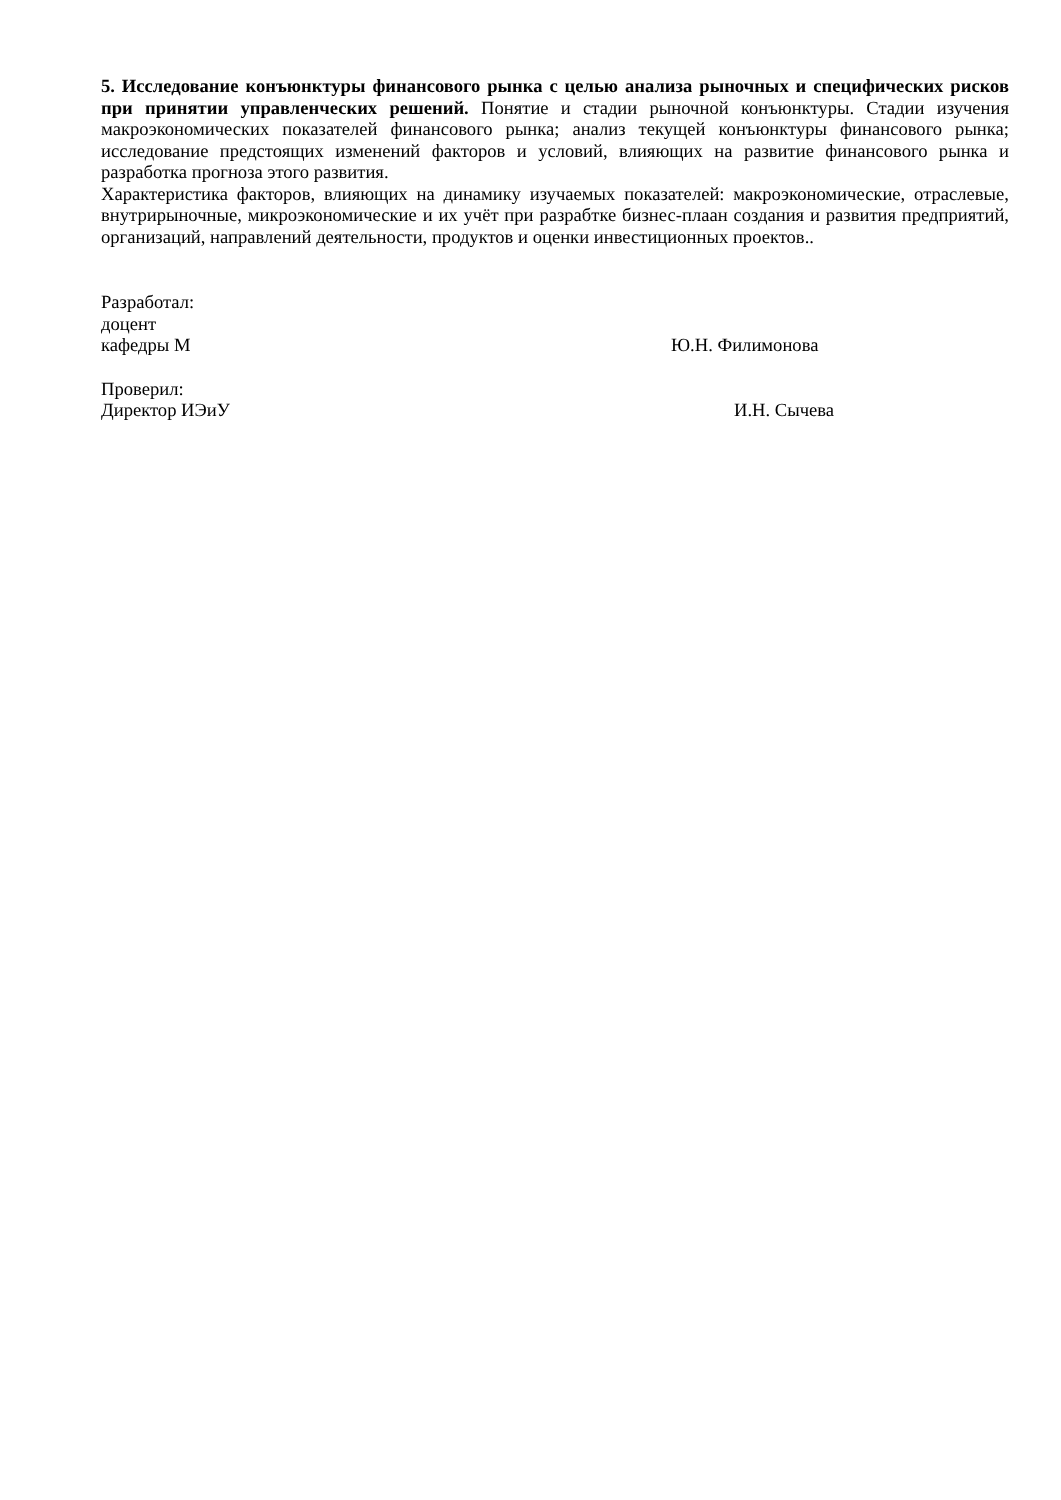5. Исследование конъюнктуры финансового рынка с целью анализа рыночных и специфических рисков при принятии управленческих решений. Понятие и стадии рыночной конъюнктуры. Стадии изучения макроэкономических показателей финансового рынка; анализ текущей конъюнктуры финансового рынка; исследование предстоящих изменений факторов и условий, влияющих на развитие финансового рынка и разработка прогноза этого развития.
Характеристика факторов, влияющих на динамику изучаемых показателей: макроэкономические, отраслевые, внутрирыночные, микроэкономические и их учёт при разрабтке бизнес-плаан создания и развития предприятий, организаций, направлений деятельности, продуктов и оценки инвестиционных проектов..
Разработал:
доцент
кафедры М Ю.Н. Филимонова
Проверил:
Директор ИЭиУ И.Н. Сычева